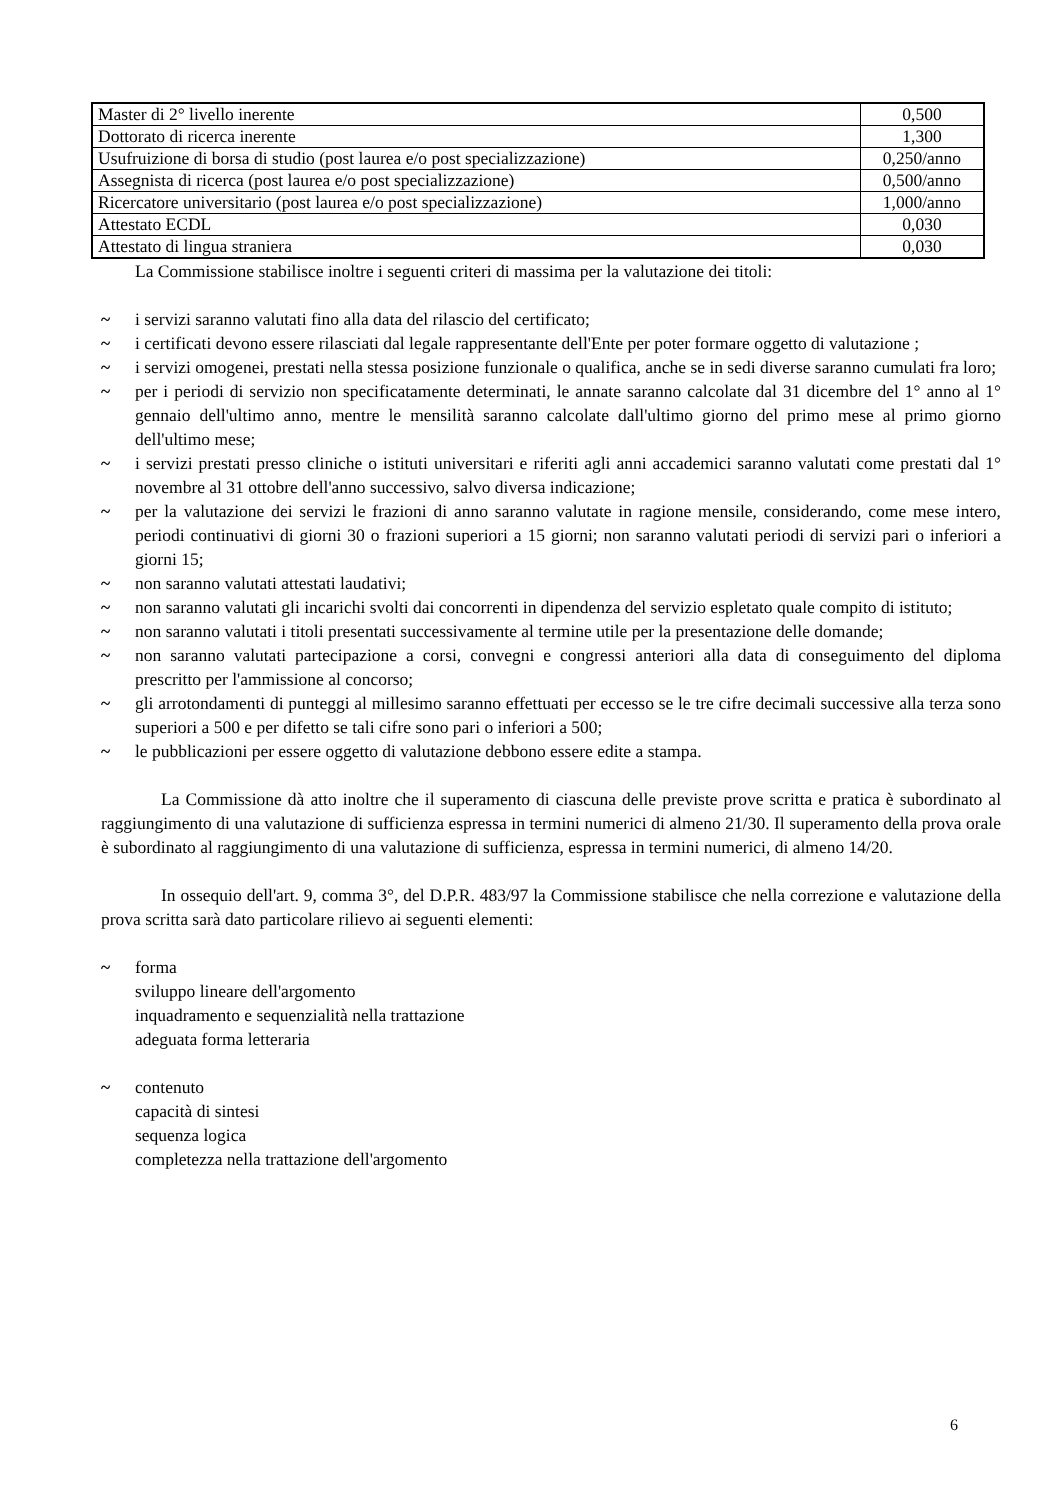| Master di 2° livello inerente | 0,500 |
| Dottorato di ricerca inerente | 1,300 |
| Usufruizione di borsa di studio (post laurea e/o post specializzazione) | 0,250/anno |
| Assegnista di ricerca (post laurea e/o post specializzazione) | 0,500/anno |
| Ricercatore universitario (post laurea e/o post specializzazione) | 1,000/anno |
| Attestato ECDL | 0,030 |
| Attestato di lingua straniera | 0,030 |
La Commissione stabilisce inoltre i seguenti criteri di massima per la valutazione dei titoli:
~ i servizi saranno valutati fino alla data del rilascio del certificato;
~ i certificati devono essere rilasciati dal legale rappresentante dell'Ente per poter formare oggetto di valutazione ;
~ i servizi omogenei, prestati nella stessa posizione funzionale o qualifica, anche se in sedi diverse saranno cumulati fra loro;
~ per i periodi di servizio non specificatamente determinati, le annate saranno calcolate dal 31 dicembre del 1° anno al 1° gennaio dell'ultimo anno, mentre le mensilità saranno calcolate dall'ultimo giorno del primo mese al primo giorno dell'ultimo mese;
~ i servizi prestati presso cliniche o istituti universitari e riferiti agli anni accademici saranno valutati come prestati dal 1° novembre al 31 ottobre dell'anno successivo, salvo diversa indicazione;
~ per la valutazione dei servizi le frazioni di anno saranno valutate in ragione mensile, considerando, come mese intero, periodi continuativi di giorni 30 o frazioni superiori a 15 giorni; non saranno valutati periodi di servizi pari o inferiori a giorni 15;
~ non saranno valutati attestati laudativi;
~ non saranno valutati gli incarichi svolti dai concorrenti in dipendenza del servizio espletato quale compito di istituto;
~ non saranno valutati i titoli presentati successivamente al termine utile per la presentazione delle domande;
~ non saranno valutati partecipazione a corsi, convegni e congressi anteriori alla data di conseguimento del diploma prescritto per l'ammissione al concorso;
~ gli arrotondamenti di punteggi al millesimo saranno effettuati per eccesso se le tre cifre decimali successive alla terza sono superiori a 500 e per difetto se tali cifre sono pari o inferiori a 500;
~ le pubblicazioni per essere oggetto di valutazione debbono essere edite a stampa.
La Commissione dà atto inoltre che il superamento di ciascuna delle previste prove scritta e pratica è subordinato al raggiungimento di una valutazione di sufficienza espressa in termini numerici di almeno 21/30. Il superamento della prova orale è subordinato al raggiungimento di una valutazione di sufficienza, espressa in termini numerici, di almeno 14/20.
In ossequio dell'art. 9, comma 3°, del D.P.R. 483/97 la Commissione stabilisce che nella correzione e valutazione della prova scritta sarà dato particolare rilievo ai seguenti elementi:
~ forma
sviluppo lineare dell'argomento
inquadramento e sequenzialità nella trattazione
adeguata forma letteraria
~ contenuto
capacità di sintesi
sequenza logica
completezza nella trattazione dell'argomento
6